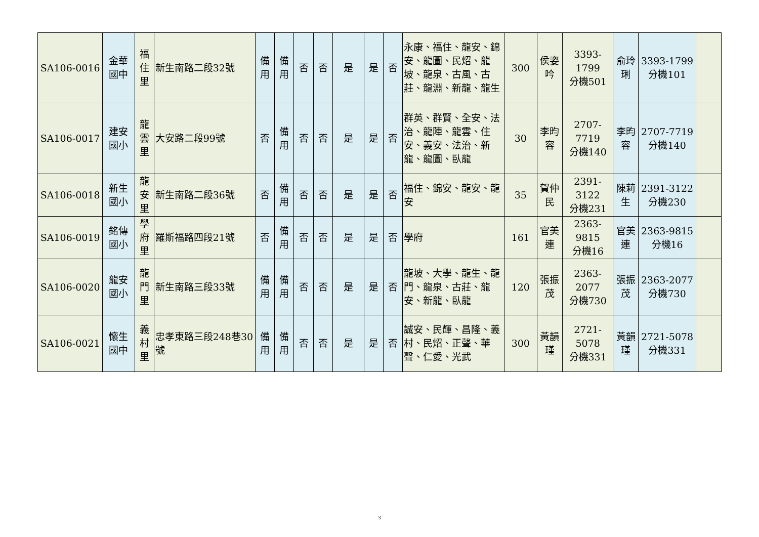| SA106-0016 | 金華 國中 | 福 住 里 | 新生南路二段32號 | 備 用 | 備 用 | 否 | 否 | 是 | 是 | 否 | 永康、福住、龍安、錦安、龍圖、民炤、龍坡、龍泉、古風、古莊、龍淵、新龍、龍生 | 300 | 侯姿 吟 | 3393-1799 分機501 | 俞玲 琍 | 3393-1799 分機101 | |
| SA106-0017 | 建安 國小 | 龍 雲 里 | 大安路二段99號 | 否 | 備 用 | 否 | 否 | 是 | 是 | 否 | 群英、群賢、全安、法治、龍陣、龍雲、住安、義安、法治、新龍、龍圖、臥龍 | 30 | 李昀 容 | 2707-7719 分機140 | 李昀 容 | 2707-7719 分機140 | |
| SA106-0018 | 新生 國小 | 龍 安 里 | 新生南路二段36號 | 否 | 備 用 | 否 | 否 | 是 | 是 | 否 | 福住、錦安、龍安、龍安 | 35 | 賀仲 民 | 2391-3122 分機231 | 陳莉 生 | 2391-3122 分機230 | |
| SA106-0019 | 銘傳 國小 | 學 府 里 | 羅斯福路四段21號 | 否 | 備 用 | 否 | 否 | 是 | 是 | 否 | 學府 | 161 | 官美 連 | 2363-9815 分機16 | 官美 連 | 2363-9815 分機16 | |
| SA106-0020 | 龍安 國小 | 龍 門 里 | 新生南路三段33號 | 備 用 | 備 用 | 否 | 否 | 是 | 是 | 否 | 龍坡、大學、龍生、龍門、龍泉、古莊、龍安、新龍、臥龍 | 120 | 張振 茂 | 2363-2077 分機730 | 張振 茂 | 2363-2077 分機730 | |
| SA106-0021 | 懷生 國中 | 義 村 里 | 忠孝東路三段248巷30 號 | 備 用 | 備 用 | 否 | 否 | 是 | 是 | 否 | 誠安、民輝、昌隆、義村、民炤、正聲、華聲、仁愛、光武 | 300 | 黃韻 瑾 | 2721-5078 分機331 | 黃韻 瑾 | 2721-5078 分機331 | |
3